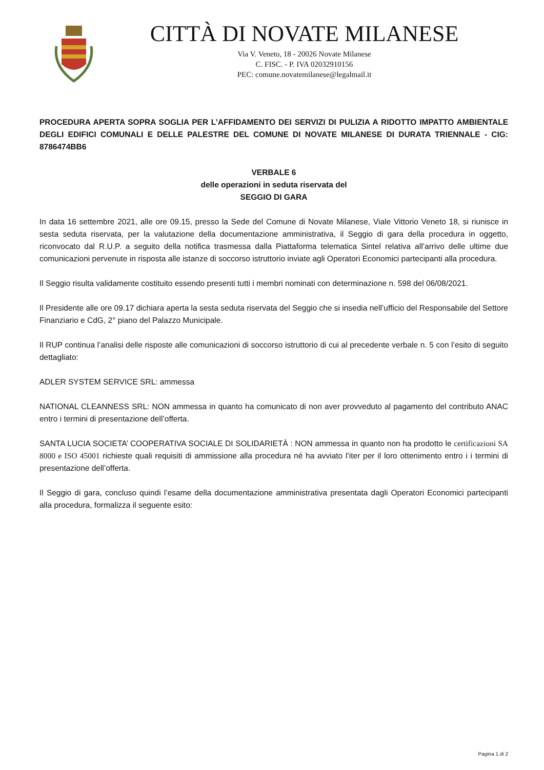CITTÀ DI NOVATE MILANESE
Via V. Veneto, 18 - 20026 Novate Milanese
C. FISC. - P. IVA 02032910156
PEC: comune.novatemilanese@legalmail.it
PROCEDURA APERTA SOPRA SOGLIA PER L’AFFIDAMENTO DEI SERVIZI DI PULIZIA A RIDOTTO IMPATTO AMBIENTALE DEGLI EDIFICI COMUNALI E DELLE PALESTRE DEL COMUNE DI NOVATE MILANESE DI DURATA TRIENNALE - CIG: 8786474BB6
VERBALE 6
delle operazioni in seduta riservata del
SEGGIO DI GARA
In data 16 settembre 2021, alle ore 09.15, presso la Sede del Comune di Novate Milanese, Viale Vittorio Veneto 18, si riunisce in sesta seduta riservata, per la valutazione della documentazione amministrativa, il Seggio di gara della procedura in oggetto, riconvocato dal R.U.P. a seguito della notifica trasmessa dalla Piattaforma telematica Sintel relativa all’arrivo delle ultime due comunicazioni pervenute in risposta alle istanze di soccorso istruttorio inviate agli Operatori Economici partecipanti alla procedura.
Il Seggio risulta validamente costituito essendo presenti tutti i membri nominati con determinazione n. 598 del 06/08/2021.
Il Presidente alle ore 09.17 dichiara aperta la sesta seduta riservata del Seggio che si insedia nell’ufficio del Responsabile del Settore Finanziario e CdG, 2° piano del Palazzo Municipale.
Il RUP continua l’analisi delle risposte alle comunicazioni di soccorso istruttorio di cui al precedente verbale n. 5 con l’esito di seguito dettagliato:
ADLER SYSTEM SERVICE SRL: ammessa
NATIONAL CLEANNESS SRL: NON ammessa in quanto ha comunicato di non aver provveduto al pagamento del contributo ANAC entro i termini di presentazione dell’offerta.
SANTA LUCIA SOCIETA’ COOPERATIVA SOCIALE DI SOLIDARIETÀ : NON ammessa in quanto non ha prodotto le certificazioni SA 8000 e ISO 45001 richieste quali requisiti di ammissione alla procedura né ha avviato l’iter per il loro ottenimento entro i i termini di presentazione dell’offerta.
Il Seggio di gara, concluso quindi l’esame della documentazione amministrativa presentata dagli Operatori Economici partecipanti alla procedura, formalizza il seguente esito:
Pagina 1 di 2